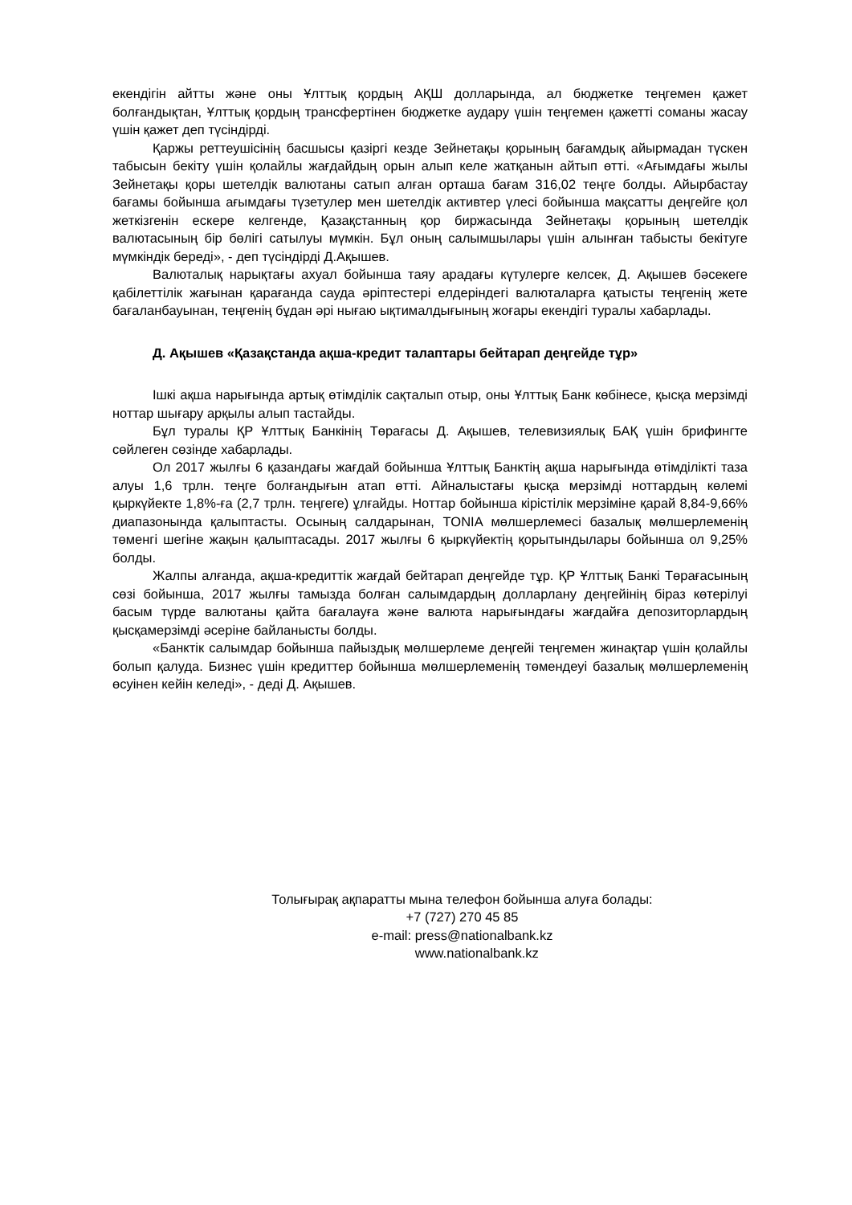екендігін айтты және оны Ұлттық қордың АҚШ долларында, ал бюджетке теңгемен қажет болғандықтан, Ұлттық қордың трансфертінен бюджетке аудару үшін теңгемен қажетті соманы жасау үшін қажет деп түсіндірді.
Қаржы реттеушісінің басшысы қазіргі кезде Зейнетақы қорының бағамдық айырмадан түскен табысын бекіту үшін қолайлы жағдайдың орын алып келе жатқанын айтып өтті. «Ағымдағы жылы Зейнетақы қоры шетелдік валютаны сатып алған орташа бағам 316,02 теңге болды. Айырбастау бағамы бойынша ағымдағы түзетулер мен шетелдік активтер үлесі бойынша мақсатты деңгейге қол жеткізгенін ескере келгенде, Қазақстанның қор биржасында Зейнетақы қорының шетелдік валютасының бір бөлігі сатылуы мүмкін. Бұл оның салымшылары үшін алынған табысты бекітуге мүмкіндік береді», - деп түсіндірді Д.Ақышев.
Валюталық нарықтағы ахуал бойынша таяу арадағы күтулерге келсек, Д. Ақышев бәсекеге қабілеттілік жағынан қарағанда сауда әріптестері елдеріндегі валюталарға қатысты теңгенің жете бағаланбауынан, теңгенің бұдан әрі нығаю ықтималдығының жоғары екендігі туралы хабарлады.
Д. Ақышев «Қазақстанда ақша-кредит талаптары бейтарап деңгейде тұр»
Ішкі ақша нарығында артық өтімділік сақталып отыр, оны Ұлттық Банк көбінесе, қысқа мерзімді ноттар шығару арқылы алып тастайды.
Бұл туралы ҚР Ұлттық Банкінің Төрағасы Д. Ақышев, телевизиялық БАҚ үшін брифингте сөйлеген сөзінде хабарлады.
Ол 2017 жылғы 6 қазандағы жағдай бойынша Ұлттық Банктің ақша нарығында өтімділікті таза алуы 1,6 трлн. теңге болғандығын атап өтті. Айналыстағы қысқа мерзімді ноттардың көлемі қыркүйекте 1,8%-ға (2,7 трлн. теңгеге) ұлғайды. Ноттар бойынша кірістілік мерзіміне қарай 8,84-9,66% диапазонында қалыптасты. Осының салдарынан, TONIA мөлшерлемесі базалық мөлшерлеменің төменгі шегіне жақын қалыптасады. 2017 жылғы 6 қыркүйектің қорытындылары бойынша ол 9,25% болды.
Жалпы алғанда, ақша-кредиттік жағдай бейтарап деңгейде тұр. ҚР Ұлттық Банкі Төрағасының сөзі бойынша, 2017 жылғы тамызда болған салымдардың долларлану деңгейінің біраз көтерілуі басым түрде валютаны қайта бағалауға және валюта нарығындағы жағдайға депозиторлардың қысқамерзімді әсеріне байланысты болды.
«Банктік салымдар бойынша пайыздық мөлшерлеме деңгейі теңгемен жинақтар үшін қолайлы болып қалуда. Бизнес үшін кредиттер бойынша мөлшерлеменің төмендеуі базалық мөлшерлеменің өсуінен кейін келеді», - деді Д. Ақышев.
Толығырақ ақпаратты мына телефон бойынша алуға болады:
+7 (727) 270 45 85
e-mail: press@nationalbank.kz
www.nationalbank.kz